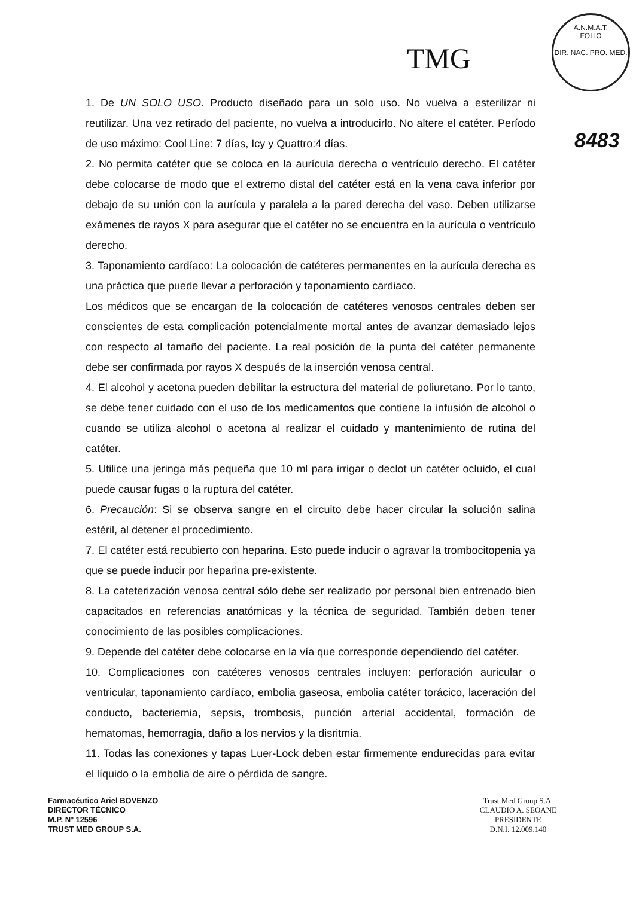TMG
A.N.M.A.T.
FOLIO
DIR. NAC. PRO. MED.
8483
1. De UN SOLO USO. Producto diseñado para un solo uso. No vuelva a esterilizar ni reutilizar. Una vez retirado del paciente, no vuelva a introducirlo. No altere el catéter. Período de uso máximo: Cool Line: 7 días, Icy y Quattro:4 días.
2. No permita catéter que se coloca en la aurícula derecha o ventrículo derecho. El catéter debe colocarse de modo que el extremo distal del catéter está en la vena cava inferior por debajo de su unión con la aurícula y paralela a la pared derecha del vaso. Deben utilizarse exámenes de rayos X para asegurar que el catéter no se encuentra en la aurícula o ventrículo derecho.
3. Taponamiento cardíaco: La colocación de catéteres permanentes en la aurícula derecha es una práctica que puede llevar a perforación y taponamiento cardiaco.
Los médicos que se encargan de la colocación de catéteres venosos centrales deben ser conscientes de esta complicación potencialmente mortal antes de avanzar demasiado lejos con respecto al tamaño del paciente. La real posición de la punta del catéter permanente debe ser confirmada por rayos X después de la inserción venosa central.
4. El alcohol y acetona pueden debilitar la estructura del material de poliuretano. Por lo tanto, se debe tener cuidado con el uso de los medicamentos que contiene la infusión de alcohol o cuando se utiliza alcohol o acetona al realizar el cuidado y mantenimiento de rutina del catéter.
5. Utilice una jeringa más pequeña que 10 ml para irrigar o declot un catéter ocluido, el cual puede causar fugas o la ruptura del catéter.
6. Precaución: Si se observa sangre en el circuito debe hacer circular la solución salina estéril, al detener el procedimiento.
7. El catéter está recubierto con heparina. Esto puede inducir o agravar la trombocitopenia ya que se puede inducir por heparina pre-existente.
8. La cateterización venosa central sólo debe ser realizado por personal bien entrenado bien capacitados en referencias anatómicas y la técnica de seguridad. También deben tener conocimiento de las posibles complicaciones.
9. Depende del catéter debe colocarse en la vía que corresponde dependiendo del catéter.
10. Complicaciones con catéteres venosos centrales incluyen: perforación auricular o ventricular, taponamiento cardíaco, embolia gaseosa, embolia catéter torácico, laceración del conducto, bacteriemia, sepsis, trombosis, punción arterial accidental, formación de hematomas, hemorragia, daño a los nervios y la disritmia.
11. Todas las conexiones y tapas Luer-Lock deben estar firmemente endurecidas para evitar el líquido o la embolia de aire o pérdida de sangre.
Farmacéutico Ariel BOVENZO
DIRECTOR TÉCNICO
M.P. Nº 12596
TRUST MED GROUP S.A.
Trust Med Group S.A.
CLAUDIO A. SEOANE
PRESIDENTE
D.N.I. 12.009.140